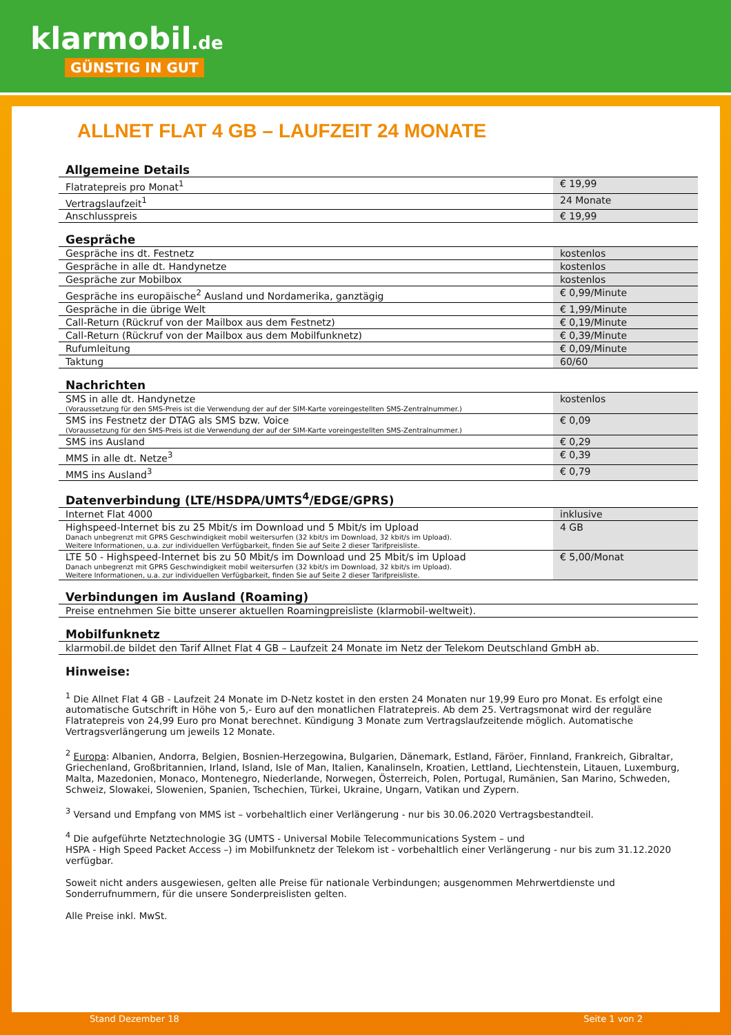klarmobil.de
GÜNSTIG IN GUT
ALLNET FLAT 4 GB – LAUFZEIT 24 MONATE
Allgemeine Details
| Flatratepreis pro Monat<sup>1</sup> | € 19,99 |
| Vertragslaufzeit<sup>1</sup> | 24 Monate |
| Anschlusspreis | € 19,99 |
Gespräche
| Gespräche ins dt. Festnetz | kostenlos |
| Gespräche in alle dt. Handynetze | kostenlos |
| Gespräche zur Mobilbox | kostenlos |
| Gespräche ins europäische<sup>2</sup> Ausland und Nordamerika, ganztägig | € 0,99/Minute |
| Gespräche in die übrige Welt | € 1,99/Minute |
| Call-Return (Rückruf von der Mailbox aus dem Festnetz) | € 0,19/Minute |
| Call-Return (Rückruf von der Mailbox aus dem Mobilfunknetz) | € 0,39/Minute |
| Rufumleitung | € 0,09/Minute |
| Taktung | 60/60 |
Nachrichten
| SMS in alle dt. Handynetze (Voraussetzung für den SMS-Preis ist die Verwendung der auf der SIM-Karte voreingestellten SMS-Zentralnummer.) | kostenlos |
| SMS ins Festnetz der DTAG als SMS bzw. Voice (Voraussetzung für den SMS-Preis ist die Verwendung der auf der SIM-Karte voreingestellten SMS-Zentralnummer.) | € 0,09 |
| SMS ins Ausland | € 0,29 |
| MMS in alle dt. Netze<sup>3</sup> | € 0,39 |
| MMS ins Ausland<sup>3</sup> | € 0,79 |
Datenverbindung (LTE/HSDPA/UMTS<sup>4</sup>/EDGE/GPRS)
| Internet Flat 4000 | inklusive |
| Highspeed-Internet bis zu 25 Mbit/s im Download und 5 Mbit/s im Upload Danach unbegrenzt mit GPRS Geschwindigkeit mobil weitersurfen (32 kbit/s im Download, 32 kbit/s im Upload). Weitere Informationen, u.a. zur individuellen Verfügbarkeit, finden Sie auf Seite 2 dieser Tarifpreisliste. | 4 GB |
| LTE 50 - Highspeed-Internet bis zu 50 Mbit/s im Download und 25 Mbit/s im Upload Danach unbegrenzt mit GPRS Geschwindigkeit mobil weitersurfen (32 kbit/s im Download, 32 kbit/s im Upload). Weitere Informationen, u.a. zur individuellen Verfügbarkeit, finden Sie auf Seite 2 dieser Tarifpreisliste. | € 5,00/Monat |
Verbindungen im Ausland (Roaming)
| Preise entnehmen Sie bitte unserer aktuellen Roamingpreisliste (klarmobil-weltweit). |
Mobilfunknetz
| klarmobil.de bildet den Tarif Allnet Flat 4 GB – Laufzeit 24 Monate im Netz der Telekom Deutschland GmbH ab. |
Hinweise:
<sup>1</sup> Die Allnet Flat 4 GB - Laufzeit 24 Monate im D-Netz kostet in den ersten 24 Monaten nur 19,99 Euro pro Monat. Es erfolgt eine automatische Gutschrift in Höhe von 5,- Euro auf den monatlichen Flatratepreis. Ab dem 25. Vertragsmonat wird der reguläre Flatratepreis von 24,99 Euro pro Monat berechnet. Kündigung 3 Monate zum Vertragslaufzeitende möglich. Automatische Vertragsverlängerung um jeweils 12 Monate.
<sup>2</sup> Europa: Albanien, Andorra, Belgien, Bosnien-Herzegowina, Bulgarien, Dänemark, Estland, Färöer, Finnland, Frankreich, Gibraltar, Griechenland, Großbritannien, Irland, Island, Isle of Man, Italien, Kanalinseln, Kroatien, Lettland, Liechtenstein, Litauen, Luxemburg, Malta, Mazedonien, Monaco, Montenegro, Niederlande, Norwegen, Österreich, Polen, Portugal, Rumänien, San Marino, Schweden, Schweiz, Slowakei, Slowenien, Spanien, Tschechien, Türkei, Ukraine, Ungarn, Vatikan und Zypern.
<sup>3</sup> Versand und Empfang von MMS ist – vorbehaltlich einer Verlängerung - nur bis 30.06.2020 Vertragsbestandteil.
<sup>4</sup> Die aufgeführte Netztechnologie 3G (UMTS - Universal Mobile Telecommunications System – und
HSPA - High Speed Packet Access –) im Mobilfunknetz der Telekom ist - vorbehaltlich einer Verlängerung - nur bis zum 31.12.2020 verfügbar.
Soweit nicht anders ausgewiesen, gelten alle Preise für nationale Verbindungen; ausgenommen Mehrwertdienste und Sonderrufnummern, für die unsere Sonderpreislisten gelten.
Alle Preise inkl. MwSt.
Stand Dezember 18 Seite 1 von 2